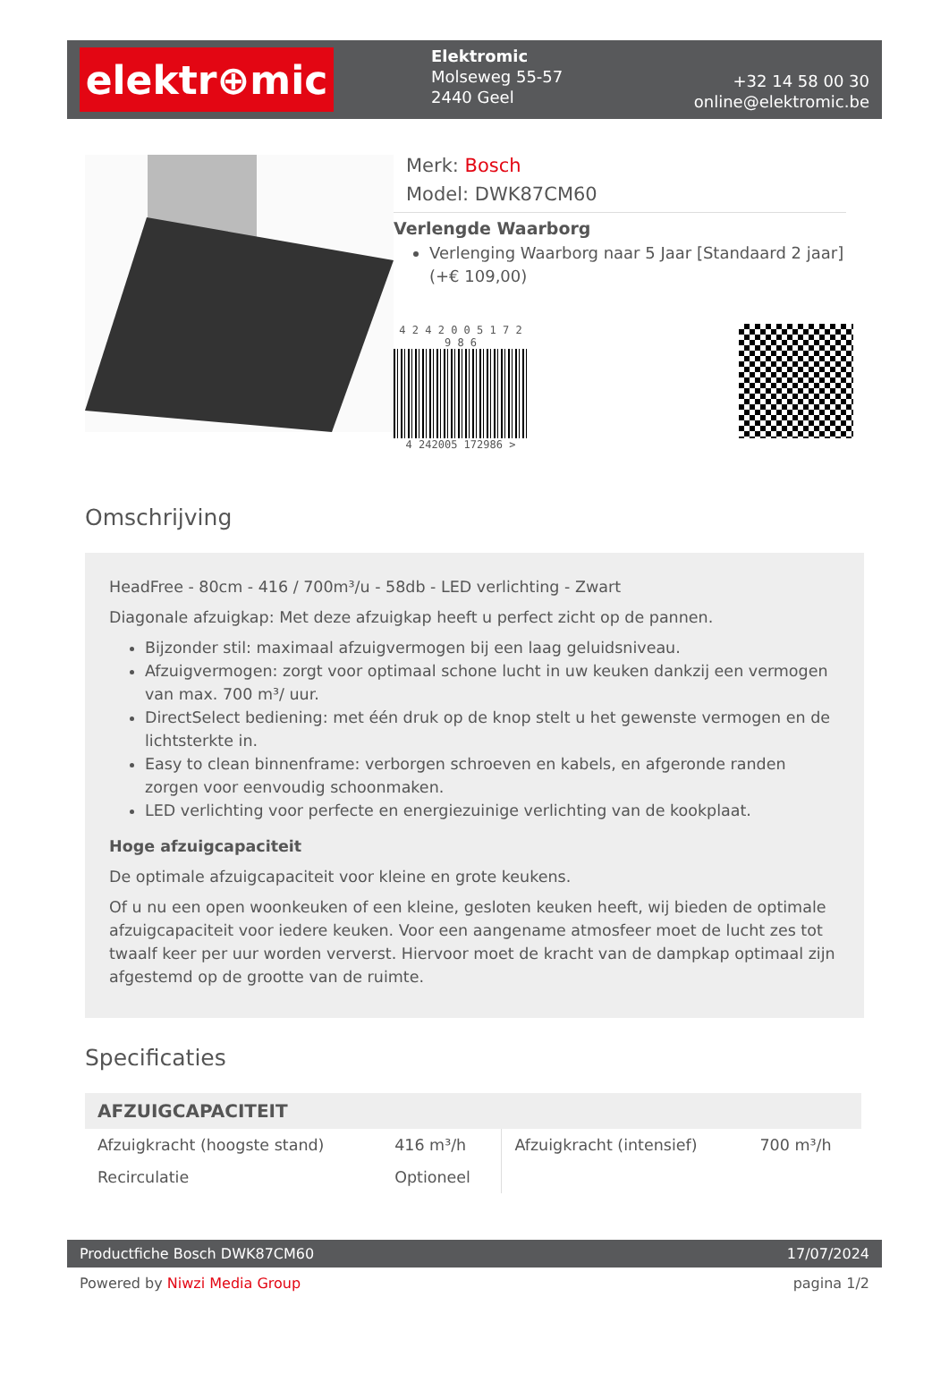elektr⊕mic
Elektromic
Molseweg 55-57
2440 Geel
+32 14 58 00 30
online@elektromic.be
Merk: Bosch
Model: DWK87CM60
Verlengde Waarborg
Verlenging Waarborg naar 5 Jaar [Standaard 2 jaar] (+€ 109,00)
4 2 4 2 0 0 5 1 7 2 9 8 6
4 242005 172986 >
Omschrijving
HeadFree - 80cm - 416 / 700m³/u - 58db - LED verlichting - Zwart
Diagonale afzuigkap: Met deze afzuigkap heeft u perfect zicht op de pannen.
Bijzonder stil: maximaal afzuigvermogen bij een laag geluidsniveau.
Afzuigvermogen: zorgt voor optimaal schone lucht in uw keuken dankzij een vermogen van max. 700 m³/ uur.
DirectSelect bediening: met één druk op de knop stelt u het gewenste vermogen en de lichtsterkte in.
Easy to clean binnenframe: verborgen schroeven en kabels, en afgeronde randen zorgen voor eenvoudig schoonmaken.
LED verlichting voor perfecte en energiezuinige verlichting van de kookplaat.
Hoge afzuigcapaciteit
De optimale afzuigcapaciteit voor kleine en grote keukens.
Of u nu een open woonkeuken of een kleine, gesloten keuken heeft, wij bieden de optimale afzuigcapaciteit voor iedere keuken. Voor een aangename atmosfeer moet de lucht zes tot twaalf keer per uur worden ververst. Hiervoor moet de kracht van de dampkap optimaal zijn afgestemd op de grootte van de ruimte.
Specificaties
| AFZUIGCAPACITEIT | | | |
| --- | --- | --- | --- |
| Afzuigkracht (hoogste stand) | 416 m³/h | Afzuigkracht (intensief) | 700 m³/h |
| Recirculatie | Optioneel | | |
Productfiche Bosch DWK87CM60 17/07/2024
Powered by Niwzi Media Group pagina 1/2